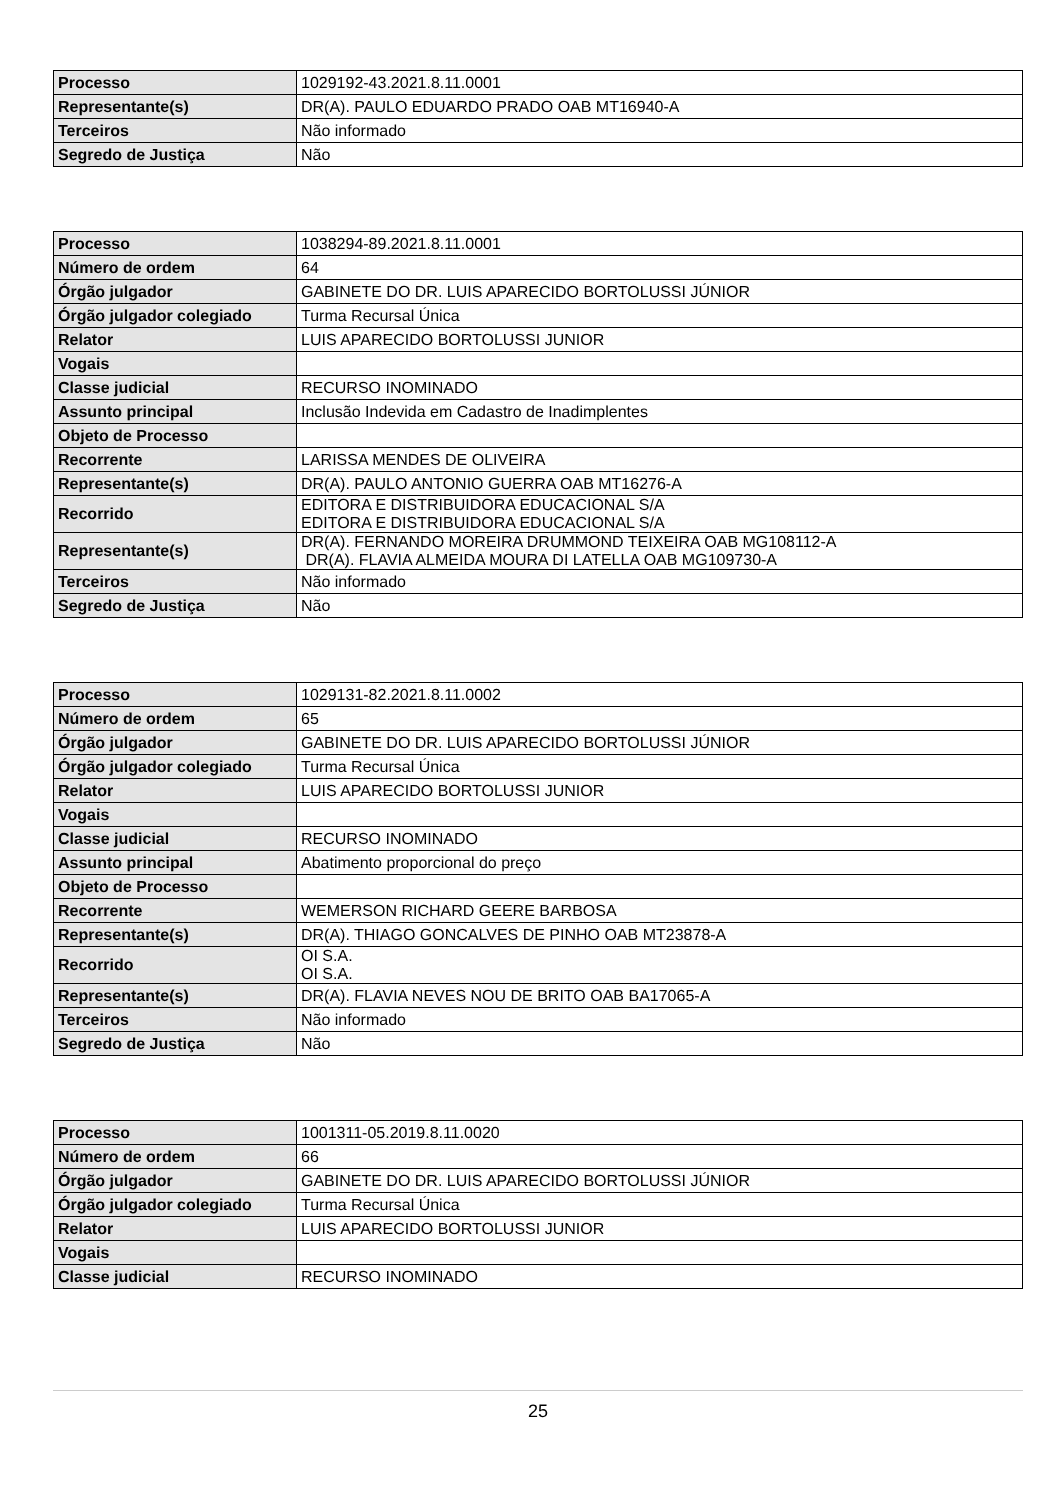| Processo | 1029192-43.2021.8.11.0001 |
| Representante(s) | DR(A). PAULO EDUARDO PRADO OAB MT16940-A |
| Terceiros | Não informado |
| Segredo de Justiça | Não |
| Processo | 1038294-89.2021.8.11.0001 |
| Número de ordem | 64 |
| Órgão julgador | GABINETE DO DR. LUIS APARECIDO BORTOLUSSI JÚNIOR |
| Órgão julgador colegiado | Turma Recursal Única |
| Relator | LUIS APARECIDO BORTOLUSSI JUNIOR |
| Vogais | |
| Classe judicial | RECURSO INOMINADO |
| Assunto principal | Inclusão Indevida em Cadastro de Inadimplentes |
| Objeto de Processo | |
| Recorrente | LARISSA MENDES DE OLIVEIRA |
| Representante(s) | DR(A). PAULO ANTONIO GUERRA OAB MT16276-A |
| Recorrido | EDITORA E DISTRIBUIDORA EDUCACIONAL S/A EDITORA E DISTRIBUIDORA EDUCACIONAL S/A |
| Representante(s) | DR(A). FERNANDO MOREIRA DRUMMOND TEIXEIRA OAB MG108112-A DR(A). FLAVIA ALMEIDA MOURA DI LATELLA OAB MG109730-A |
| Terceiros | Não informado |
| Segredo de Justiça | Não |
| Processo | 1029131-82.2021.8.11.0002 |
| Número de ordem | 65 |
| Órgão julgador | GABINETE DO DR. LUIS APARECIDO BORTOLUSSI JÚNIOR |
| Órgão julgador colegiado | Turma Recursal Única |
| Relator | LUIS APARECIDO BORTOLUSSI JUNIOR |
| Vogais | |
| Classe judicial | RECURSO INOMINADO |
| Assunto principal | Abatimento proporcional do preço |
| Objeto de Processo | |
| Recorrente | WEMERSON RICHARD GEERE BARBOSA |
| Representante(s) | DR(A). THIAGO GONCALVES DE PINHO OAB MT23878-A |
| Recorrido | OI S.A. OI S.A. |
| Representante(s) | DR(A). FLAVIA NEVES NOU DE BRITO OAB BA17065-A |
| Terceiros | Não informado |
| Segredo de Justiça | Não |
| Processo | 1001311-05.2019.8.11.0020 |
| Número de ordem | 66 |
| Órgão julgador | GABINETE DO DR. LUIS APARECIDO BORTOLUSSI JÚNIOR |
| Órgão julgador colegiado | Turma Recursal Única |
| Relator | LUIS APARECIDO BORTOLUSSI JUNIOR |
| Vogais | |
| Classe judicial | RECURSO INOMINADO |
25